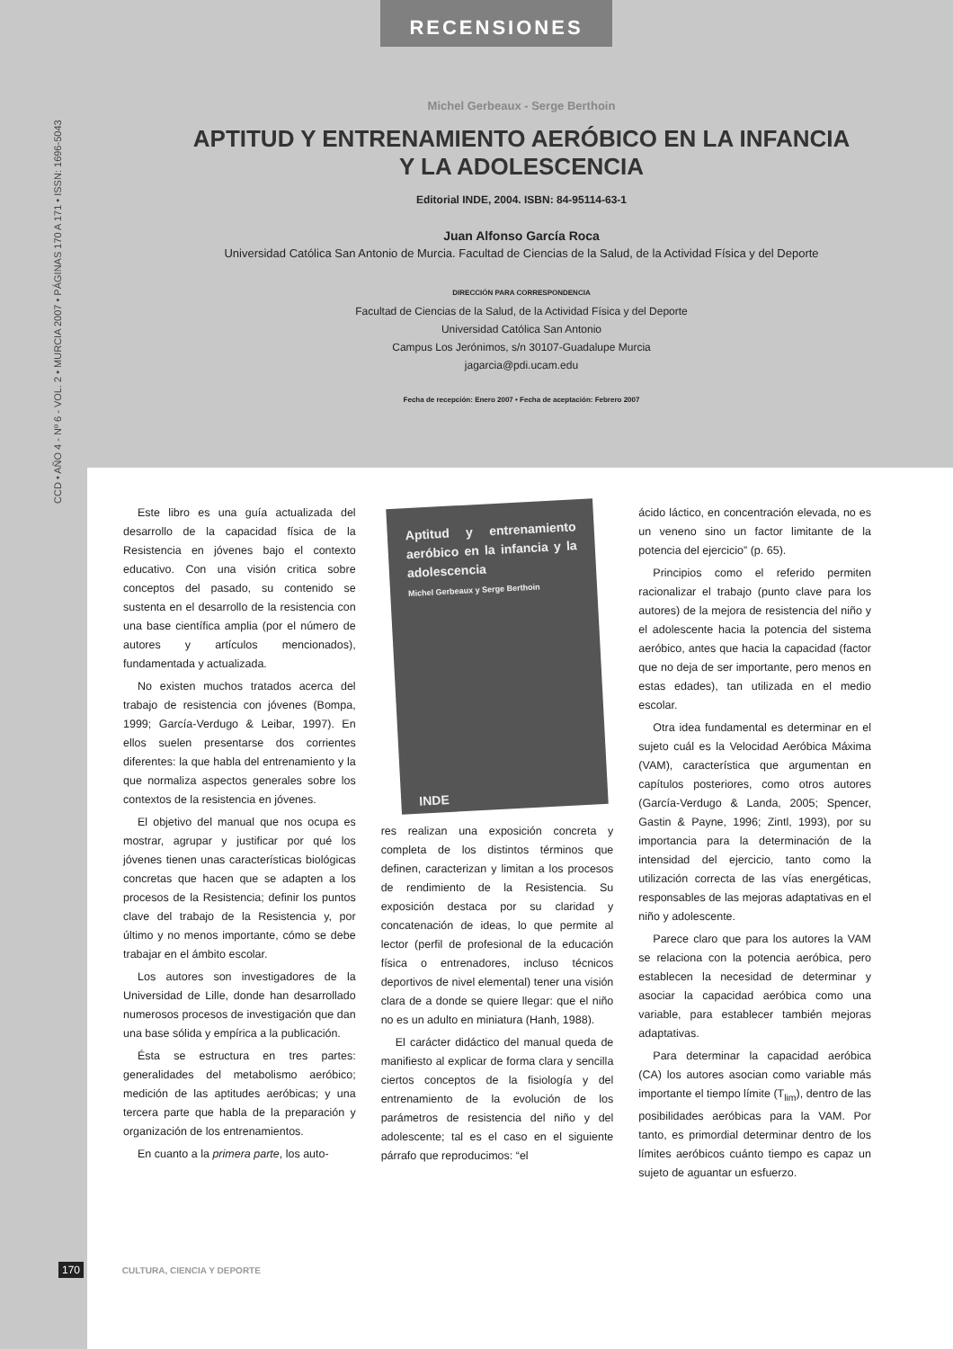RECENSIONES
CCD • AÑO 4 - Nº 6 - VOL. 2 • MURCIA 2007 • PÁGINAS 170 A 171 • ISSN: 1696-5043
Michel Gerbeaux - Serge Berthoin
APTITUD Y ENTRENAMIENTO AERÓBICO EN LA INFANCIA
Y LA ADOLESCENCIA
Editorial INDE, 2004. ISBN: 84-95114-63-1
Juan Alfonso García Roca
Universidad Católica San Antonio de Murcia. Facultad de Ciencias de la Salud, de la Actividad Física y del Deporte
DIRECCIÓN PARA CORRESPONDENCIA
Facultad de Ciencias de la Salud, de la Actividad Física y del Deporte
Universidad Católica San Antonio
Campus Los Jerónimos, s/n 30107-Guadalupe Murcia
jagarcia@pdi.ucam.edu
Fecha de recepción: Enero 2007 • Fecha de aceptación: Febrero 2007
Este libro es una guía actualizada del desarrollo de la capacidad física de la Resistencia en jóvenes bajo el contexto educativo. Con una visión critica sobre conceptos del pasado, su contenido se sustenta en el desarrollo de la resistencia con una base científica amplia (por el número de autores y artículos mencionados), fundamentada y actualizada.
No existen muchos tratados acerca del trabajo de resistencia con jóvenes (Bompa, 1999; García-Verdugo & Leibar, 1997). En ellos suelen presentarse dos corrientes diferentes: la que habla del entrenamiento y la que normaliza aspectos generales sobre los contextos de la resistencia en jóvenes.
El objetivo del manual que nos ocupa es mostrar, agrupar y justificar por qué los jóvenes tienen unas características biológicas concretas que hacen que se adapten a los procesos de la Resistencia; definir los puntos clave del trabajo de la Resistencia y, por último y no menos importante, cómo se debe trabajar en el ámbito escolar.
Los autores son investigadores de la Universidad de Lille, donde han desarrollado numerosos procesos de investigación que dan una base sólida y empírica a la publicación.
Ésta se estructura en tres partes: generalidades del metabolismo aeróbico; medición de las aptitudes aeróbicas; y una tercera parte que habla de la preparación y organización de los entrenamientos.
En cuanto a la primera parte, los auto-
Aptitud y entrenamiento aeróbico en la infancia y la adolescencia
Michel Gerbeaux y Serge Berthoin
INDE
res realizan una exposición concreta y completa de los distintos términos que definen, caracterizan y limitan a los procesos de rendimiento de la Resistencia. Su exposición destaca por su claridad y concatenación de ideas, lo que permite al lector (perfil de profesional de la educación física o entrenadores, incluso técnicos deportivos de nivel elemental) tener una visión clara de a donde se quiere llegar: que el niño no es un adulto en miniatura (Hanh, 1988).
El carácter didáctico del manual queda de manifiesto al explicar de forma clara y sencilla ciertos conceptos de la fisiología y del entrenamiento de la evolución de los parámetros de resistencia del niño y del adolescente; tal es el caso en el siguiente párrafo que reproducimos: “el
ácido láctico, en concentración elevada, no es un veneno sino un factor limitante de la potencia del ejercicio” (p. 65).
Principios como el referido permiten racionalizar el trabajo (punto clave para los autores) de la mejora de resistencia del niño y el adolescente hacia la potencia del sistema aeróbico, antes que hacia la capacidad (factor que no deja de ser importante, pero menos en estas edades), tan utilizada en el medio escolar.
Otra idea fundamental es determinar en el sujeto cuál es la Velocidad Aeróbica Máxima (VAM), característica que argumentan en capítulos posteriores, como otros autores (García-Verdugo & Landa, 2005; Spencer, Gastin & Payne, 1996; Zintl, 1993), por su importancia para la determinación de la intensidad del ejercicio, tanto como la utilización correcta de las vías energéticas, responsables de las mejoras adaptativas en el niño y adolescente.
Parece claro que para los autores la VAM se relaciona con la potencia aeróbica, pero establecen la necesidad de determinar y asociar la capacidad aeróbica como una variable, para establecer también mejoras adaptativas.
Para determinar la capacidad aeróbica (CA) los autores asocian como variable más importante el tiempo límite (T<sub>lim</sub>), dentro de las posibilidades aeróbicas para la VAM. Por tanto, es primordial determinar dentro de los límites aeróbicos cuánto tiempo es capaz un sujeto de aguantar un esfuerzo.
170 CULTURA, CIENCIA Y DEPORTE